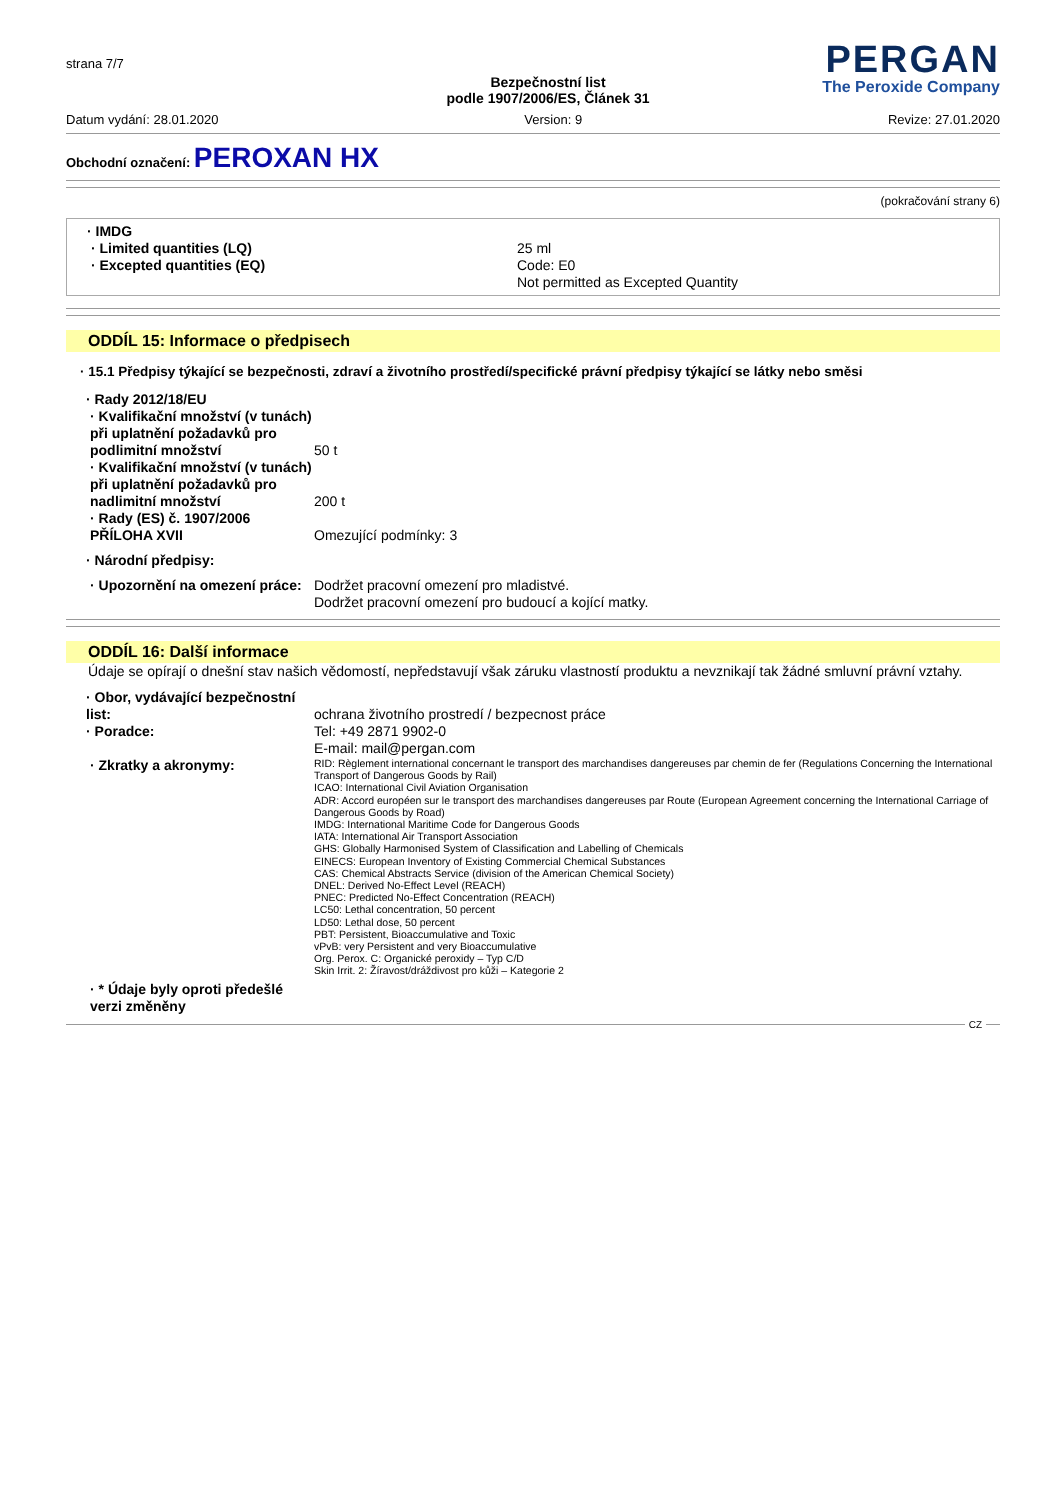strana 7/7
Bezpečnostní list
podle 1907/2006/ES, Článek 31
PERGAN
The Peroxide Company
Datum vydání: 28.01.2020 Version: 9 Revize: 27.01.2020
Obchodní označení: PEROXAN HX
(pokračování strany 6)
· IMDG
· Limited quantities (LQ)
· Excepted quantities (EQ)
25 ml
Code: E0
Not permitted as Excepted Quantity
ODDÍL 15: Informace o předpisech
· 15.1 Předpisy týkající se bezpečnosti, zdraví a životního prostředí/specifické právní předpisy týkající se látky nebo směsi
· Rady 2012/18/EU
· Kvalifikační množství (v tunách) při uplatnění požadavků pro podlimitní množství
50 t
· Kvalifikační množství (v tunách) při uplatnění požadavků pro nadlimitní množství
200 t
· Rady (ES) č. 1907/2006 PŘÍLOHA XVII
Omezující podmínky: 3
· Národní předpisy:
· Upozornění na omezení práce:
Dodržet pracovní omezení pro mladistvé.
Dodržet pracovní omezení pro budoucí a kojící matky.
ODDÍL 16: Další informace
Údaje se opírají o dnešní stav našich vědomostí, nepředstavují však záruku vlastností produktu a nevznikají tak žádné smluvní právní vztahy.
· Obor, vydávající bezpečnostní list:
ochrana životního prostredí / bezpecnost práce
· Poradce: Tel: +49 2871 9902-0
E-mail: mail@pergan.com
· Zkratky a akronymy:
RID: Règlement international concernant le transport des marchandises dangereuses par chemin de fer (Regulations Concerning the International Transport of Dangerous Goods by Rail)
ICAO: International Civil Aviation Organisation
ADR: Accord européen sur le transport des marchandises dangereuses par Route (European Agreement concerning the International Carriage of Dangerous Goods by Road)
IMDG: International Maritime Code for Dangerous Goods
IATA: International Air Transport Association
GHS: Globally Harmonised System of Classification and Labelling of Chemicals
EINECS: European Inventory of Existing Commercial Chemical Substances
CAS: Chemical Abstracts Service (division of the American Chemical Society)
DNEL: Derived No-Effect Level (REACH)
PNEC: Predicted No-Effect Concentration (REACH)
LC50: Lethal concentration, 50 percent
LD50: Lethal dose, 50 percent
PBT: Persistent, Bioaccumulative and Toxic
vPvB: very Persistent and very Bioaccumulative
Org. Perox. C: Organické peroxidy – Typ C/D
Skin Irrit. 2: Žíravost/dráždivost pro kůži – Kategorie 2
· * Údaje byly oproti předešlé verzi změněny
CZ